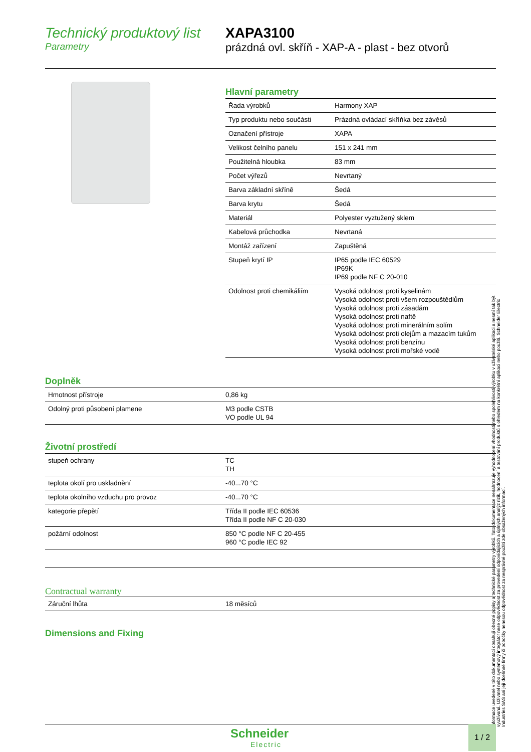Technický produktový list
Parametry
XAPA3100
prázdná ovl. skříň - XAP-A - plast - bez otvorů
Hlavní parametry
| Řada výrobků | Harmony XAP |
| Typ produktu nebo součásti | Prázdná ovládací skříňka bez závěsů |
| Označení přístroje | XAPA |
| Velikost čelního panelu | 151 x 241 mm |
| Použitelná hloubka | 83 mm |
| Počet výřezů | Nevrtaný |
| Barva základní skříně | Šedá |
| Barva krytu | Šedá |
| Materiál | Polyester vyztužený sklem |
| Kabelová průchodka | Nevrtaná |
| Montáž zařízení | Zapuštěná |
| Stupeň krytí IP | IP65 podle IEC 60529 IP69K IP69 podle NF C 20-010 |
| Odolnost proti chemikáliím | Vysoká odolnost proti kyselinám Vysoká odolnost proti všem rozpouštědlům Vysoká odolnost proti zásadám Vysoká odolnost proti naftě Vysoká odolnost proti minerálním solím Vysoká odolnost proti olejům a mazacím tukům Vysoká odolnost proti benzínu Vysoká odolnost proti mořské vodě |
Doplněk
| Hmotnost přístroje | 0,86 kg |
| Odolný proti působení plamene | M3 podle CSTB VO podle UL 94 |
Životní prostředí
| stupeň ochrany | TC TH |
| teplota okolí pro uskladnění | -40...70 °C |
| teplota okolního vzduchu pro provoz | -40...70 °C |
| kategorie přepětí | Třída II podle IEC 60536 Třída II podle NF C 20-030 |
| požární odolnost | 850 °C podle NF C 20-455 960 °C podle IEC 92 |
Contractual warranty
| Záruční lhůta | 18 měsíců |
Dimensions and Fixing
Informace uvedené v této dokumentaci obsahují obecné popisy a technické parametry výrobků. Tato dokumentace nenahrazuje vyhodnocení vhodnosti nebo spolehlivosti výrobku v uživatelské aplikaci a nesmí tak být využívaná. Uživatel nebo systémový integrátor nese odpovědnost za provedení odpovídajících a úplných analýz rizik, hodnocení a testování produktů s ohledem na konkrétní aplikaci nebo použití. Schneider Electric Industries SAS ani její dceřinné firmy či pobočky nenesou odpovědnost za nesprávné použití zde obsažených informací.
Schneider
Electric
1 / 2